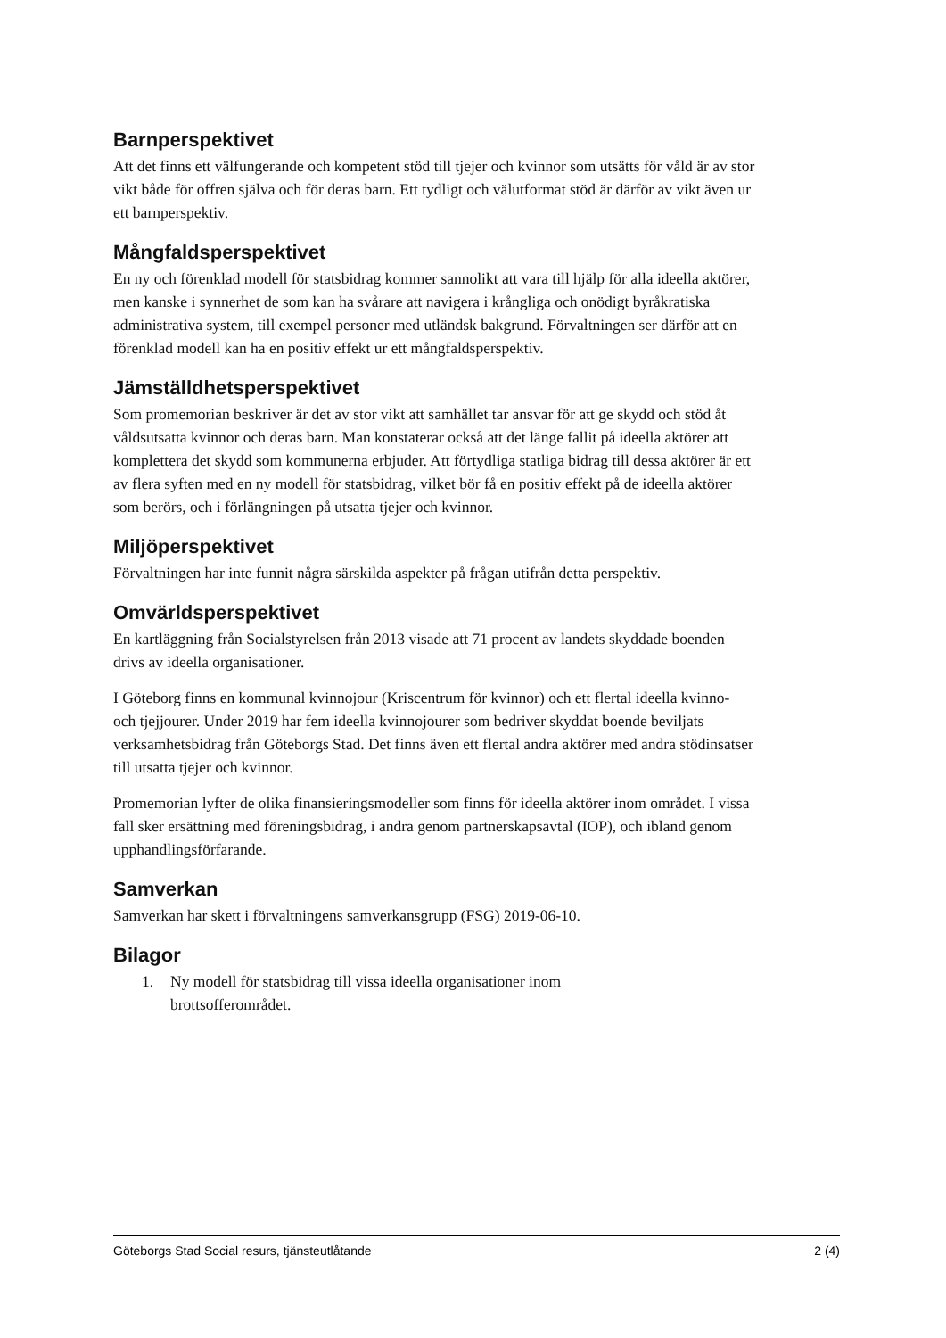Barnperspektivet
Att det finns ett välfungerande och kompetent stöd till tjejer och kvinnor som utsätts för våld är av stor vikt både för offren själva och för deras barn. Ett tydligt och välutformat stöd är därför av vikt även ur ett barnperspektiv.
Mångfaldsperspektivet
En ny och förenklad modell för statsbidrag kommer sannolikt att vara till hjälp för alla ideella aktörer, men kanske i synnerhet de som kan ha svårare att navigera i krångliga och onödigt byråkratiska administrativa system, till exempel personer med utländsk bakgrund. Förvaltningen ser därför att en förenklad modell kan ha en positiv effekt ur ett mångfaldsperspektiv.
Jämställdhetsperspektivet
Som promemorian beskriver är det av stor vikt att samhället tar ansvar för att ge skydd och stöd åt våldsutsatta kvinnor och deras barn. Man konstaterar också att det länge fallit på ideella aktörer att komplettera det skydd som kommunerna erbjuder. Att förtydliga statliga bidrag till dessa aktörer är ett av flera syften med en ny modell för statsbidrag, vilket bör få en positiv effekt på de ideella aktörer som berörs, och i förlängningen på utsatta tjejer och kvinnor.
Miljöperspektivet
Förvaltningen har inte funnit några särskilda aspekter på frågan utifrån detta perspektiv.
Omvärldsperspektivet
En kartläggning från Socialstyrelsen från 2013 visade att 71 procent av landets skyddade boenden drivs av ideella organisationer.
I Göteborg finns en kommunal kvinnojour (Kriscentrum för kvinnor) och ett flertal ideella kvinno- och tjejjourer. Under 2019 har fem ideella kvinnojourer som bedriver skyddat boende beviljats verksamhetsbidrag från Göteborgs Stad. Det finns även ett flertal andra aktörer med andra stödinsatser till utsatta tjejer och kvinnor.
Promemorian lyfter de olika finansieringsmodeller som finns för ideella aktörer inom området. I vissa fall sker ersättning med föreningsbidrag, i andra genom partnerskapsavtal (IOP), och ibland genom upphandlingsförfarande.
Samverkan
Samverkan har skett i förvaltningens samverkansgrupp (FSG) 2019-06-10.
Bilagor
1. Ny modell för statsbidrag till vissa ideella organisationer inom brottsofferområdet.
Göteborgs Stad Social resurs, tjänsteutlåtande 2 (4)